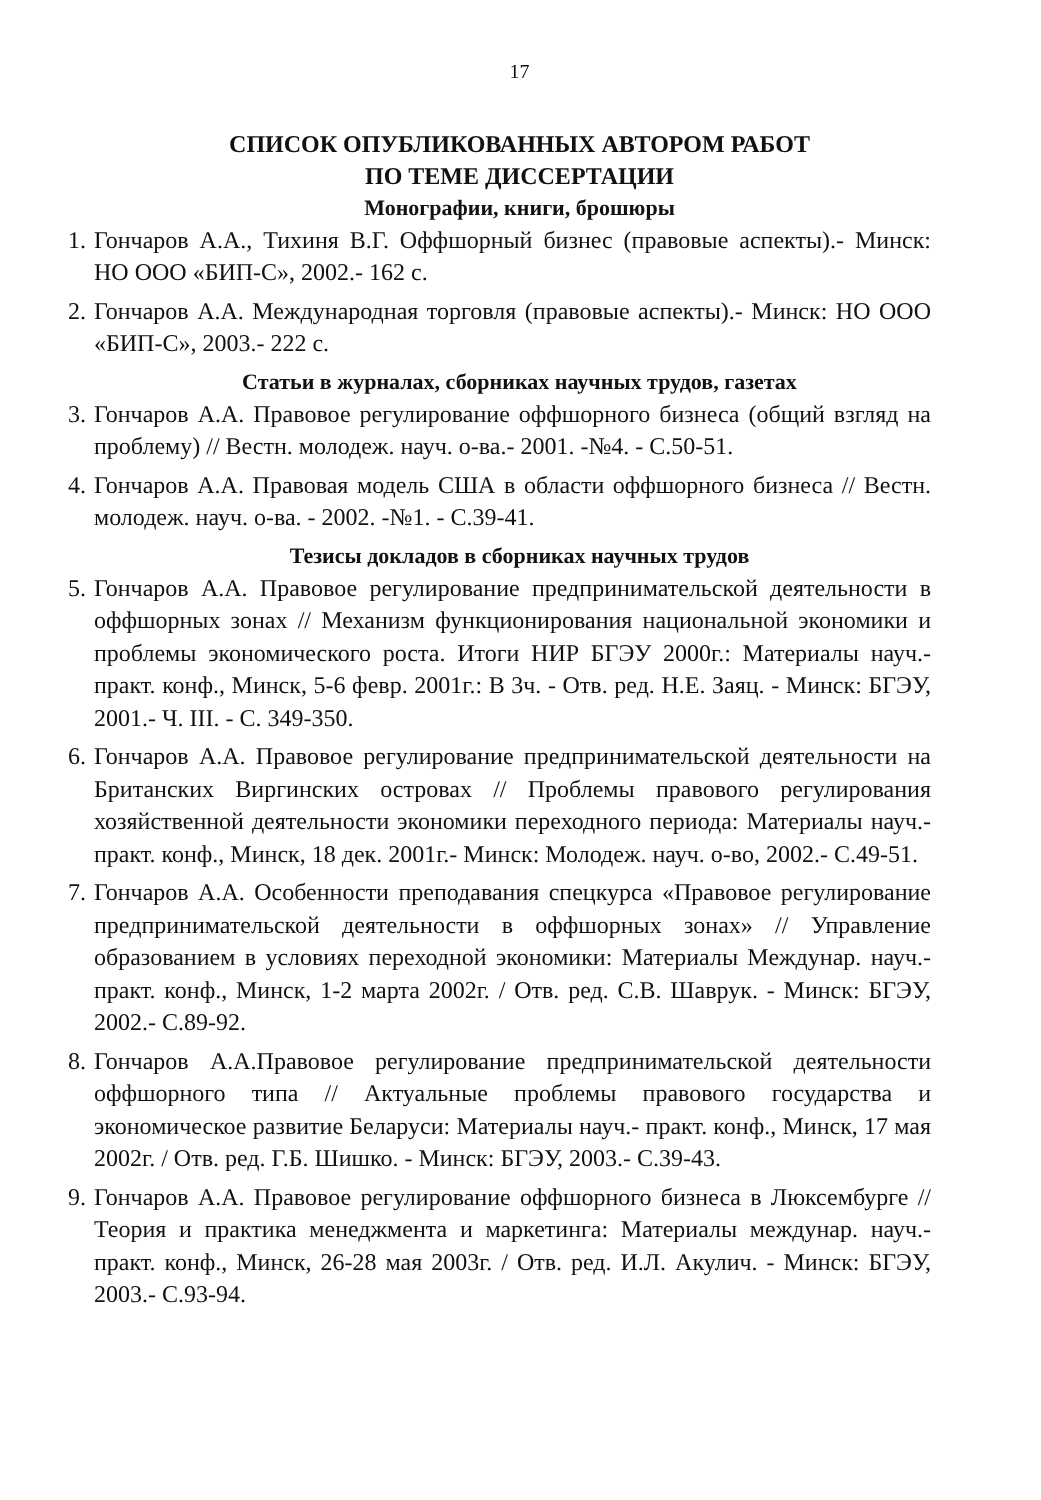17
СПИСОК ОПУБЛИКОВАННЫХ АВТОРОМ РАБОТ
ПО ТЕМЕ ДИССЕРТАЦИИ
Монографии, книги, брошюры
1. Гончаров А.А., Тихиня В.Г. Оффшорный бизнес (правовые аспекты).- Минск: НО ООО «БИП-С», 2002.- 162 с.
2. Гончаров А.А. Международная торговля (правовые аспекты).- Минск: НО ООО «БИП-С», 2003.- 222 с.
Статьи в журналах, сборниках научных трудов, газетах
3. Гончаров А.А. Правовое регулирование оффшорного бизнеса (общий взгляд на проблему) // Вестн. молодеж. науч. о-ва.- 2001. -№4. - С.50-51.
4. Гончаров А.А. Правовая модель США в области оффшорного бизнеса // Вестн. молодеж. науч. о-ва. - 2002. -№1. - С.39-41.
Тезисы докладов в сборниках научных трудов
5. Гончаров А.А. Правовое регулирование предпринимательской деятельности в оффшорных зонах // Механизм функционирования национальной экономики и проблемы экономического роста. Итоги НИР БГЭУ 2000г.: Материалы науч.- практ. конф., Минск, 5-6 февр. 2001г.: В 3ч. - Отв. ред. Н.Е. Заяц. - Минск: БГЭУ, 2001.- Ч. III. - С. 349-350.
6. Гончаров А.А. Правовое регулирование предпринимательской деятельности на Британских Виргинских островах // Проблемы правового регулирования хозяйственной деятельности экономики переходного периода: Материалы науч.-практ. конф., Минск, 18 дек. 2001г.- Минск: Молодеж. науч. о-во, 2002.- С.49-51.
7. Гончаров А.А. Особенности преподавания спецкурса «Правовое регулирование предпринимательской деятельности в оффшорных зонах» // Управление образованием в условиях переходной экономики: Материалы Междунар. науч.- практ. конф., Минск, 1-2 марта 2002г. / Отв. ред. С.В. Шаврук. - Минск: БГЭУ, 2002.- С.89-92.
8. Гончаров А.А.Правовое регулирование предпринимательской деятельности оффшорного типа // Актуальные проблемы правового государства и экономическое развитие Беларуси: Материалы науч.- практ. конф., Минск, 17 мая 2002г. / Отв. ред. Г.Б. Шишко. - Минск: БГЭУ, 2003.- С.39-43.
9. Гончаров А.А. Правовое регулирование оффшорного бизнеса в Люксембурге // Теория и практика менеджмента и маркетинга: Материалы междунар. науч.- практ. конф., Минск, 26-28 мая 2003г. / Отв. ред. И.Л. Акулич. - Минск: БГЭУ, 2003.- С.93-94.